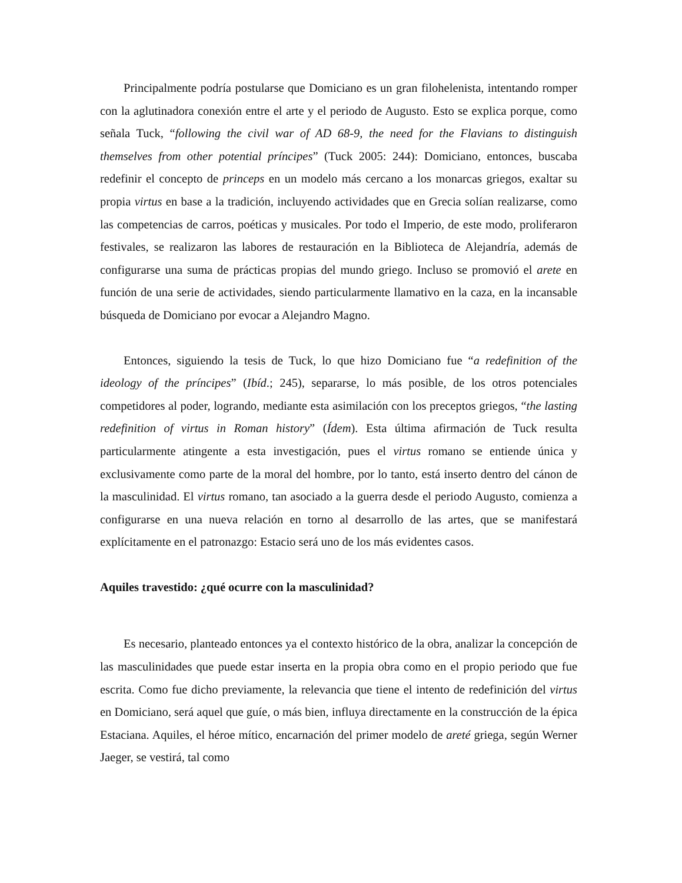Principalmente podría postularse que Domiciano es un gran filohelenista, intentando romper con la aglutinadora conexión entre el arte y el periodo de Augusto. Esto se explica porque, como señala Tuck, “following the civil war of AD 68-9, the need for the Flavians to distinguish themselves from other potential príncipes” (Tuck 2005: 244): Domiciano, entonces, buscaba redefinir el concepto de princeps en un modelo más cercano a los monarcas griegos, exaltar su propia virtus en base a la tradición, incluyendo actividades que en Grecia solían realizarse, como las competencias de carros, poéticas y musicales. Por todo el Imperio, de este modo, proliferaron festivales, se realizaron las labores de restauración en la Biblioteca de Alejandría, además de configurarse una suma de prácticas propias del mundo griego. Incluso se promovió el arete en función de una serie de actividades, siendo particularmente llamativo en la caza, en la incansable búsqueda de Domiciano por evocar a Alejandro Magno.
Entonces, siguiendo la tesis de Tuck, lo que hizo Domiciano fue “a redefinition of the ideology of the príncipes” (Ibíd.; 245), separarse, lo más posible, de los otros potenciales competidores al poder, logrando, mediante esta asimilación con los preceptos griegos, “the lasting redefinition of virtus in Roman history” (Ídem). Esta última afirmación de Tuck resulta particularmente atingente a esta investigación, pues el virtus romano se entiende única y exclusivamente como parte de la moral del hombre, por lo tanto, está inserto dentro del cánon de la masculinidad. El virtus romano, tan asociado a la guerra desde el periodo Augusto, comienza a configurarse en una nueva relación en torno al desarrollo de las artes, que se manifestará explícitamente en el patronazgo: Estacio será uno de los más evidentes casos.
Aquiles travestido: ¿qué ocurre con la masculinidad?
Es necesario, planteado entonces ya el contexto histórico de la obra, analizar la concepción de las masculinidades que puede estar inserta en la propia obra como en el propio periodo que fue escrita. Como fue dicho previamente, la relevancia que tiene el intento de redefinición del virtus en Domiciano, será aquel que guíe, o más bien, influya directamente en la construcción de la épica Estaciana. Aquiles, el héroe mítico, encarnación del primer modelo de areté griega, según Werner Jaeger, se vestirá, tal como